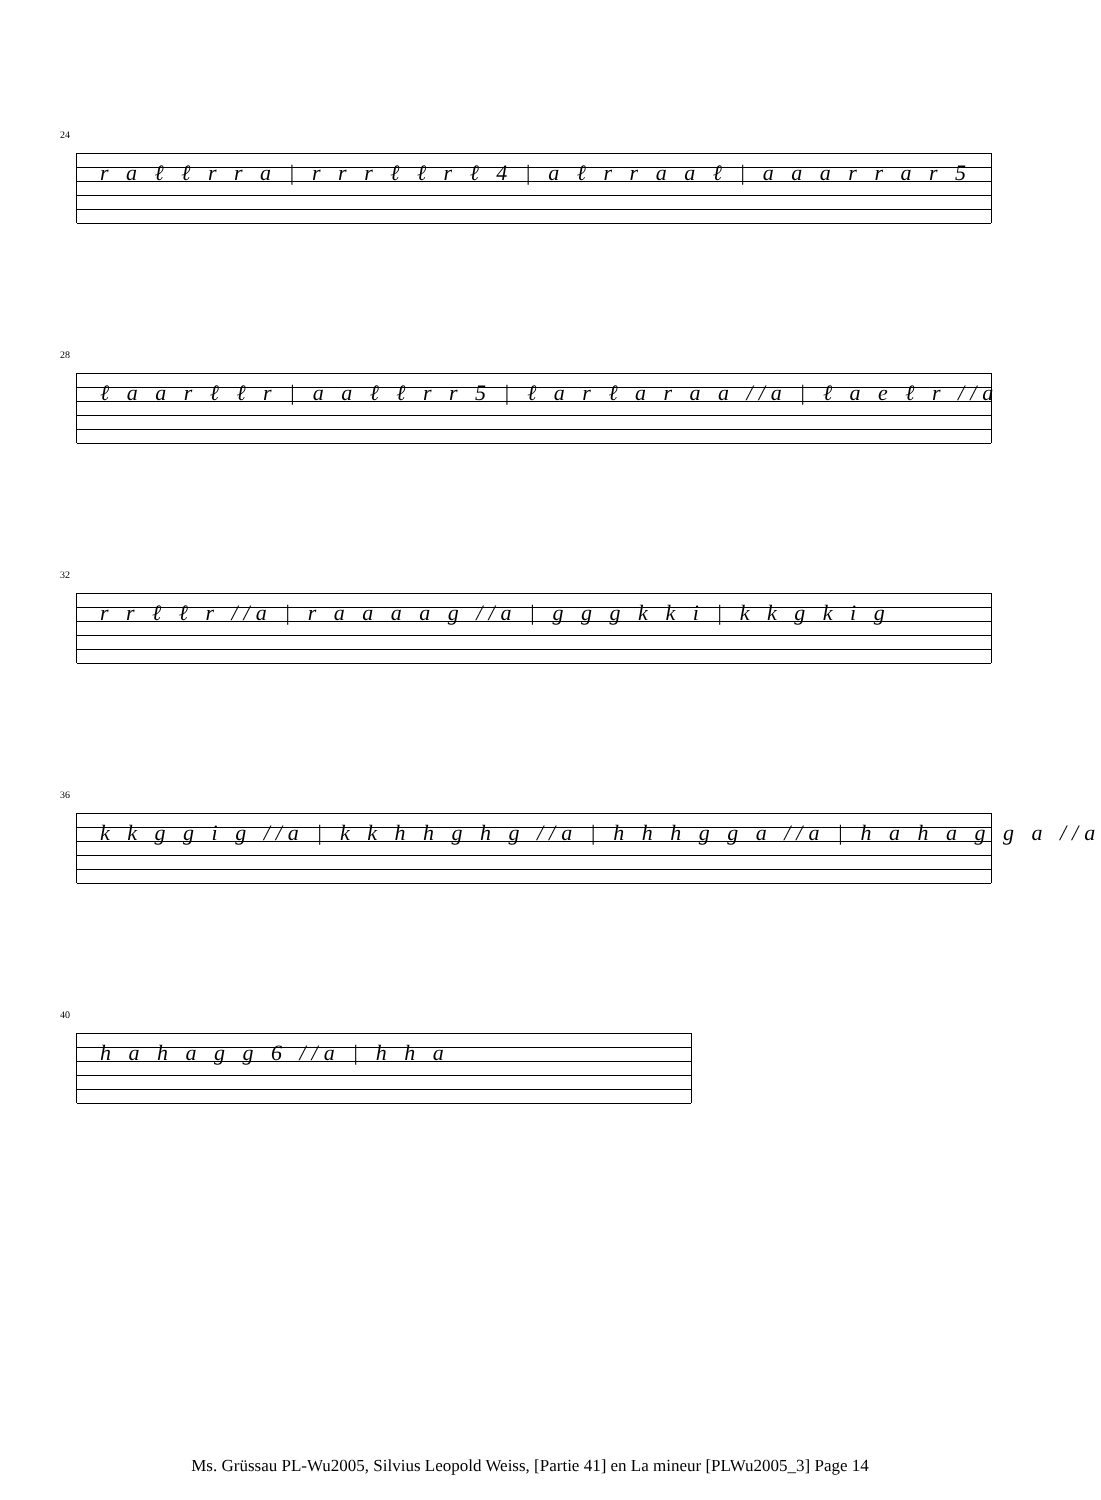24
r a ℓ ℓ r r a | r r r ℓ ℓ r ℓ 4 | a ℓ r r a a ℓ | a a a r r a r 5
28
ℓ a a r ℓ ℓ r | a a ℓ ℓ r r 5 | ℓ a r ℓ a r a a //a | ℓ a e ℓ r //a
32
r r ℓ ℓ r //a | r a a a a g //a | g g g k k i | k k g k i g
36
k k g g i g //a | k k h h g h g //a | h h h g g a //a | h a h a g g a //a
40
h a h a g g 6 //a | h h a
Ms. Grüssau PL-Wu2005, Silvius Leopold Weiss, [Partie 41] en La mineur [PLWu2005_3] Page 14